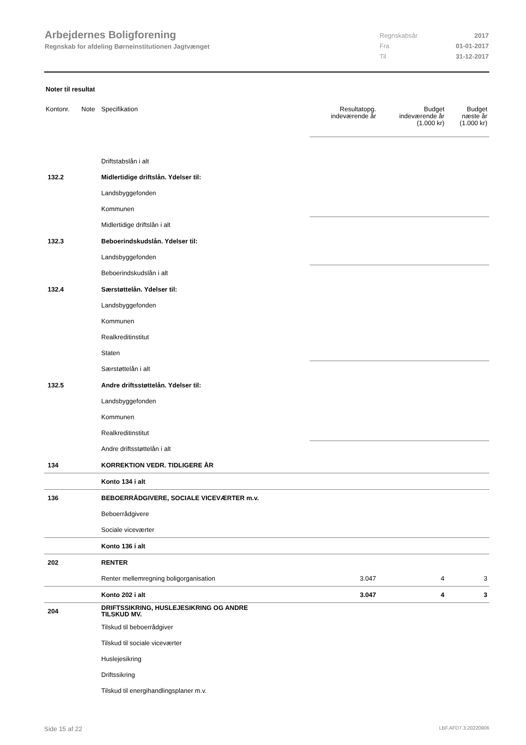Arbejdernes Boligforening
Regnskab for afdeling Børneinstitutionen Jagtvænget
Regnskabsår 2017
Fra 01-01-2017
Til 31-12-2017
Noter til resultat
| Kontonr. | Note | Specifikation | Resultatopg. indeværende år | Budget indeværende år (1.000 kr) | Budget næste år (1.000 kr) |
| --- | --- | --- | --- | --- | --- |
| | | Driftstabslån i alt | | | |
| 132.2 | | Midlertidige driftslån. Ydelser til: | | | |
| | | Landsbyggefonden | | | |
| | | Kommunen | | | |
| | | Midlertidige driftslån i alt | | | |
| 132.3 | | Beboerindskudslån. Ydelser til: | | | |
| | | Landsbyggefonden | | | |
| | | Beboerindskudslån i alt | | | |
| 132.4 | | Særstøttelån. Ydelser til: | | | |
| | | Landsbyggefonden | | | |
| | | Kommunen | | | |
| | | Realkreditinstitut | | | |
| | | Staten | | | |
| | | Særstøttelån i alt | | | |
| 132.5 | | Andre driftsstøttelån. Ydelser til: | | | |
| | | Landsbyggefonden | | | |
| | | Kommunen | | | |
| | | Realkreditinstitut | | | |
| | | Andre driftsstøttelån i alt | | | |
| 134 | | KORREKTION VEDR. TIDLIGERE ÅR | | | |
| | | Konto 134 i alt | | | |
| 136 | | BEBOERRÅDGIVERE, SOCIALE VICEVÆRTER m.v. | | | |
| | | Beboerrådgivere | | | |
| | | Sociale viceværter | | | |
| | | Konto 136 i alt | | | |
| 202 | | RENTER | | | |
| | | Renter mellemregning boligorganisation | 3.047 | 4 | 3 |
| | | Konto 202 i alt | 3.047 | 4 | 3 |
| 204 | | DRIFTSSIKRING, HUSLEJESIKRING OG ANDRE TILSKUD MV. | | | |
| | | Tilskud til beboerrådgiver | | | |
| | | Tilskud til sociale viceværter | | | |
| | | Huslejesikring | | | |
| | | Driftssikring | | | |
| | | Tilskud til energihandlingsplaner m.v. | | | |
Side 15 af 22 LBF.AFD7.3.20220906